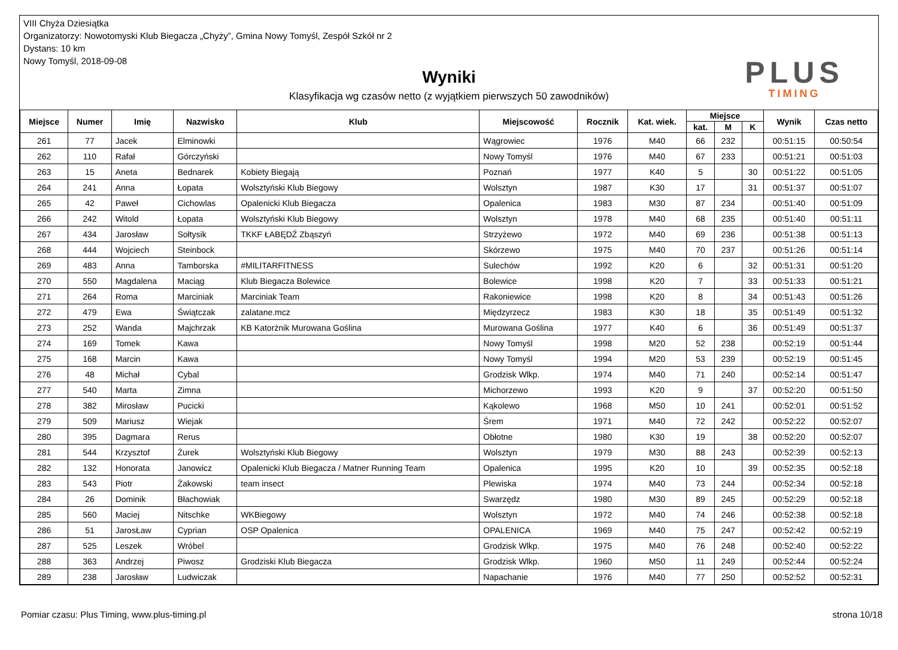VIII Chyża Dziesiątka
Organizatorzy: Nowotomyski Klub Biegacza „Chyży”, Gmina Nowy Tomyśl, Zespół Szkół nr 2
Dystans: 10 km
Nowy Tomyśl, 2018-09-08
Wyniki
Klasyfikacja wg czasów netto (z wyjątkiem pierwszych 50 zawodników)
PLUS
TIMING
| Miejsce | Numer | Imię | Nazwisko | Klub | Miejscowość | Rocznik | Kat. wiek. | Miejsce | | | Wynik | Czas netto |
| --- | --- | --- | --- | --- | --- | --- | --- | --- | --- | --- | --- | --- |
| | | | | | | | | kat. | M | K | | |
| 261 | 77 | Jacek | Elminowki | | Wągrowiec | 1976 | M40 | 66 | 232 | | 00:51:15 | 00:50:54 |
| 262 | 110 | Rafał | Górczyński | | Nowy Tomyśl | 1976 | M40 | 67 | 233 | | 00:51:21 | 00:51:03 |
| 263 | 15 | Aneta | Bednarek | Kobiety Biegają | Poznań | 1977 | K40 | 5 | | 30 | 00:51:22 | 00:51:05 |
| 264 | 241 | Anna | Łopata | Wolsztyński Klub Biegowy | Wolsztyn | 1987 | K30 | 17 | | 31 | 00:51:37 | 00:51:07 |
| 265 | 42 | Paweł | Cichowlas | Opalenicki Klub Biegacza | Opalenica | 1983 | M30 | 87 | 234 | | 00:51:40 | 00:51:09 |
| 266 | 242 | Witold | Łopata | Wolsztyński Klub Biegowy | Wolsztyn | 1978 | M40 | 68 | 235 | | 00:51:40 | 00:51:11 |
| 267 | 434 | Jarosław | Sołtysik | TKKF ŁABĘDŹ Zbąszyń | Strzyżewo | 1972 | M40 | 69 | 236 | | 00:51:38 | 00:51:13 |
| 268 | 444 | Wojciech | Steinbock | | Skórzewo | 1975 | M40 | 70 | 237 | | 00:51:26 | 00:51:14 |
| 269 | 483 | Anna | Tamborska | #MILITARFITNESS | Sulechów | 1992 | K20 | 6 | | 32 | 00:51:31 | 00:51:20 |
| 270 | 550 | Magdalena | Maciąg | Klub Biegacza Bolewice | Bolewice | 1998 | K20 | 7 | | 33 | 00:51:33 | 00:51:21 |
| 271 | 264 | Roma | Marciniak | Marciniak Team | Rakoniewice | 1998 | K20 | 8 | | 34 | 00:51:43 | 00:51:26 |
| 272 | 479 | Ewa | Świątczak | zalatane.mcz | Międzyrzecz | 1983 | K30 | 18 | | 35 | 00:51:49 | 00:51:32 |
| 273 | 252 | Wanda | Majchrzak | KB Katorżnik Murowana Goślina | Murowana Goślina | 1977 | K40 | 6 | | 36 | 00:51:49 | 00:51:37 |
| 274 | 169 | Tomek | Kawa | | Nowy Tomyśl | 1998 | M20 | 52 | 238 | | 00:52:19 | 00:51:44 |
| 275 | 168 | Marcin | Kawa | | Nowy Tomyśl | 1994 | M20 | 53 | 239 | | 00:52:19 | 00:51:45 |
| 276 | 48 | Michał | Cybal | | Grodzisk Wlkp. | 1974 | M40 | 71 | 240 | | 00:52:14 | 00:51:47 |
| 277 | 540 | Marta | Zimna | | Michorzewo | 1993 | K20 | 9 | | 37 | 00:52:20 | 00:51:50 |
| 278 | 382 | Mirosław | Pucicki | | Kąkolewo | 1968 | M50 | 10 | 241 | | 00:52:01 | 00:51:52 |
| 279 | 509 | Mariusz | Wiejak | | Śrem | 1971 | M40 | 72 | 242 | | 00:52:22 | 00:52:07 |
| 280 | 395 | Dagmara | Rerus | | Obłotne | 1980 | K30 | 19 | | 38 | 00:52:20 | 00:52:07 |
| 281 | 544 | Krzysztof | Żurek | Wolsztyński Klub Biegowy | Wolsztyn | 1979 | M30 | 88 | 243 | | 00:52:39 | 00:52:13 |
| 282 | 132 | Honorata | Janowicz | Opalenicki Klub Biegacza / Matner Running Team | Opalenica | 1995 | K20 | 10 | | 39 | 00:52:35 | 00:52:18 |
| 283 | 543 | Piotr | Żakowski | team insect | Plewiska | 1974 | M40 | 73 | 244 | | 00:52:34 | 00:52:18 |
| 284 | 26 | Dominik | Błachowiak | | Swarzędz | 1980 | M30 | 89 | 245 | | 00:52:29 | 00:52:18 |
| 285 | 560 | Maciej | Nitschke | WKBiegowy | Wolsztyn | 1972 | M40 | 74 | 246 | | 00:52:38 | 00:52:18 |
| 286 | 51 | JarosŁaw | Cyprian | OSP Opalenica | OPALENICA | 1969 | M40 | 75 | 247 | | 00:52:42 | 00:52:19 |
| 287 | 525 | Leszek | Wróbel | | Grodzisk Wlkp. | 1975 | M40 | 76 | 248 | | 00:52:40 | 00:52:22 |
| 288 | 363 | Andrzej | Piwosz | Grodziski Klub Biegacza | Grodzisk Wlkp. | 1960 | M50 | 11 | 249 | | 00:52:44 | 00:52:24 |
| 289 | 238 | Jarosław | Ludwiczak | | Napachanie | 1976 | M40 | 77 | 250 | | 00:52:52 | 00:52:31 |
Pomiar czasu: Plus Timing, www.plus-timing.pl strona 10/18